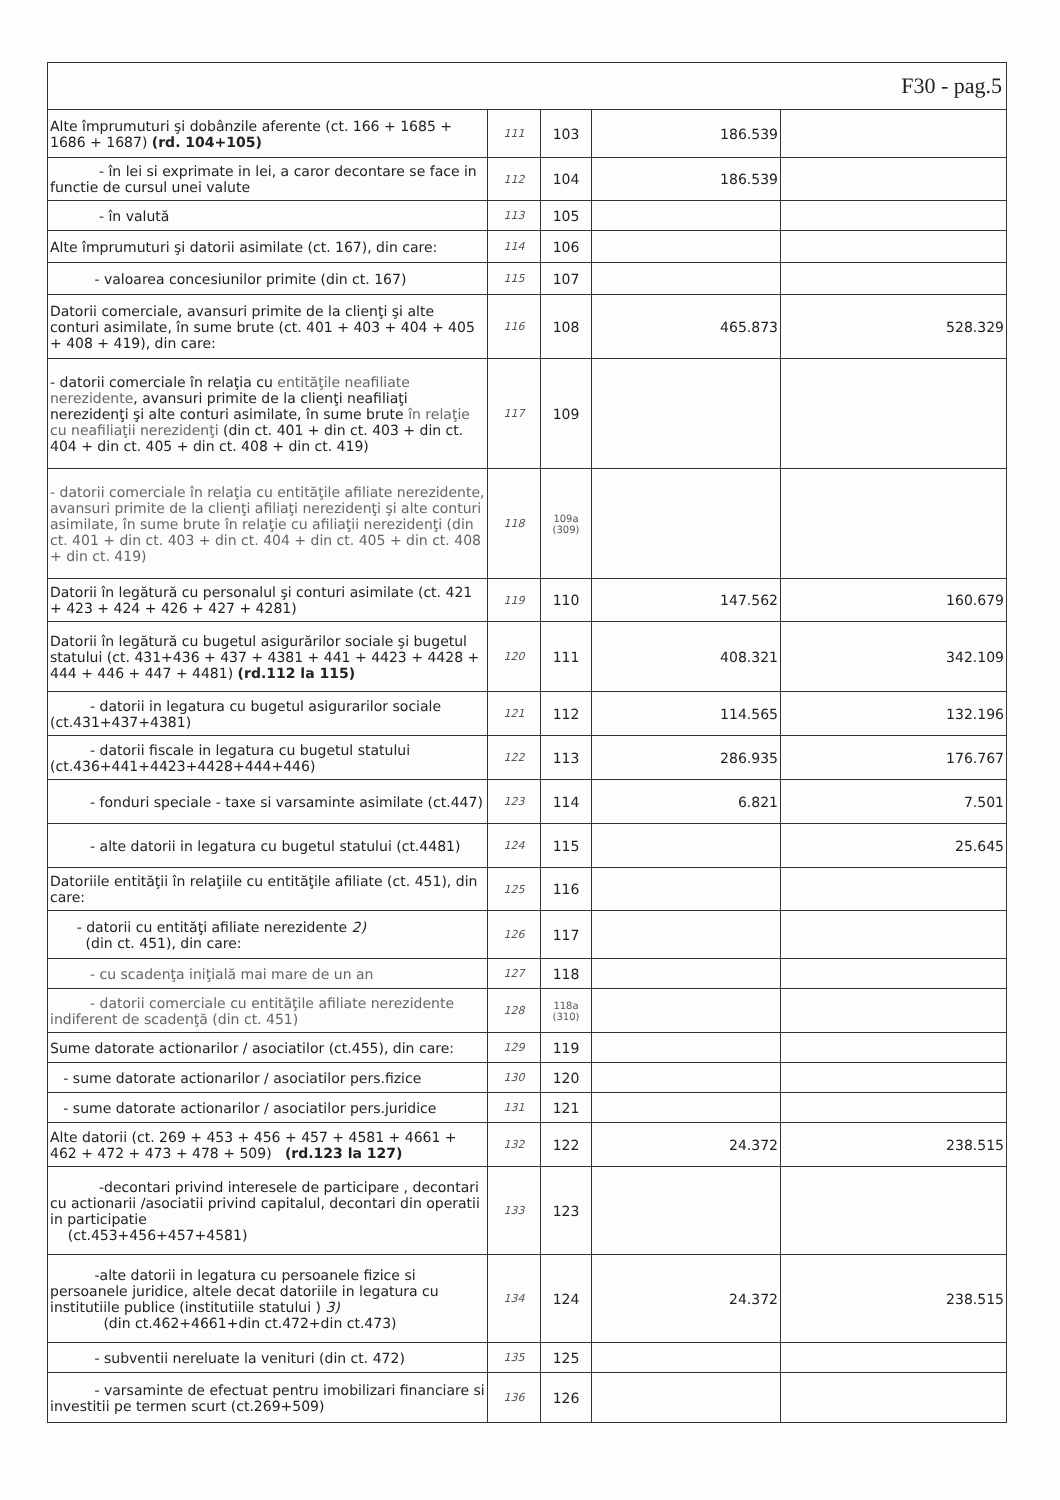| F30 - pag.5 | | | | |
| Alte împrumuturi şi dobânzile aferente (ct. 166 + 1685 + 1686 + 1687) (rd. 104+105) | 111 | 103 | 186.539 | |
| - în lei si exprimate in lei, a caror decontare se face in functie de cursul unei valute | 112 | 104 | 186.539 | |
| - în valută | 113 | 105 | | |
| Alte împrumuturi şi datorii asimilate (ct. 167), din care: | 114 | 106 | | |
| - valoarea concesiunilor primite (din ct. 167) | 115 | 107 | | |
| Datorii comerciale, avansuri primite de la clienţi şi alte conturi asimilate, în sume brute (ct. 401 + 403 + 404 + 405 + 408 + 419), din care: | 116 | 108 | 465.873 | 528.329 |
| - datorii comerciale în relaţia cu entităţile neafiliate nerezidente , avansuri primite de la clienţi neafiliaţi nerezidenţi şi alte conturi asimilate, în sume brute în relaţie cu neafiliaţii nerezidenţi (din ct. 401 + din ct. 403 + din ct. 404 + din ct. 405 + din ct. 408 + din ct. 419) | 117 | 109 | | |
| - datorii comerciale în relaţia cu entităţile afiliate nerezidente, avansuri primite de la clienţi afiliaţi nerezidenţi şi alte conturi asimilate, în sume brute în relaţie cu afiliaţii nerezidenţi (din ct. 401 + din ct. 403 + din ct. 404 + din ct. 405 + din ct. 408 + din ct. 419) | 118 | 109a (309) | | |
| Datorii în legătură cu personalul şi conturi asimilate (ct. 421 + 423 + 424 + 426 + 427 + 4281) | 119 | 110 | 147.562 | 160.679 |
| Datorii în legătură cu bugetul asigurărilor sociale şi bugetul statului (ct. 431+436 + 437 + 4381 + 441 + 4423 + 4428 + 444 + 446 + 447 + 4481) (rd.112 la 115) | 120 | 111 | 408.321 | 342.109 |
| - datorii in legatura cu bugetul asigurarilor sociale (ct.431+437+4381) | 121 | 112 | 114.565 | 132.196 |
| - datorii fiscale in legatura cu bugetul statului (ct.436+441+4423+4428+444+446) | 122 | 113 | 286.935 | 176.767 |
| - fonduri speciale - taxe si varsaminte asimilate (ct.447) | 123 | 114 | 6.821 | 7.501 |
| - alte datorii in legatura cu bugetul statului (ct.4481) | 124 | 115 | | 25.645 |
| Datoriile entităţii în relaţiile cu entităţile afiliate (ct. 451), din care: | 125 | 116 | | |
| - datorii cu entităţi afiliate nerezidente 2) (din ct. 451), din care: | 126 | 117 | | |
| - cu scadenţa iniţială mai mare de un an | 127 | 118 | | |
| - datorii comerciale cu entităţile afiliate nerezidente indiferent de scadenţă (din ct. 451) | 128 | 118a (310) | | |
| Sume datorate actionarilor / asociatilor (ct.455), din care: | 129 | 119 | | |
| - sume datorate actionarilor / asociatilor pers.fizice | 130 | 120 | | |
| - sume datorate actionarilor / asociatilor pers.juridice | 131 | 121 | | |
| Alte datorii (ct. 269 + 453 + 456 + 457 + 4581 + 4661 + 462 + 472 + 473 + 478 + 509) (rd.123 la 127) | 132 | 122 | 24.372 | 238.515 |
| -decontari privind interesele de participare , decontari cu actionarii /asociatii privind capitalul, decontari din operatii in participatie (ct.453+456+457+4581) | 133 | 123 | | |
| -alte datorii in legatura cu persoanele fizice si persoanele juridice, altele decat datoriile in legatura cu institutiile publice (institutiile statului ) 3) (din ct.462+4661+din ct.472+din ct.473) | 134 | 124 | 24.372 | 238.515 |
| - subventii nereluate la venituri (din ct. 472) | 135 | 125 | | |
| - varsaminte de efectuat pentru imobilizari financiare si investitii pe termen scurt (ct.269+509) | 136 | 126 | | |